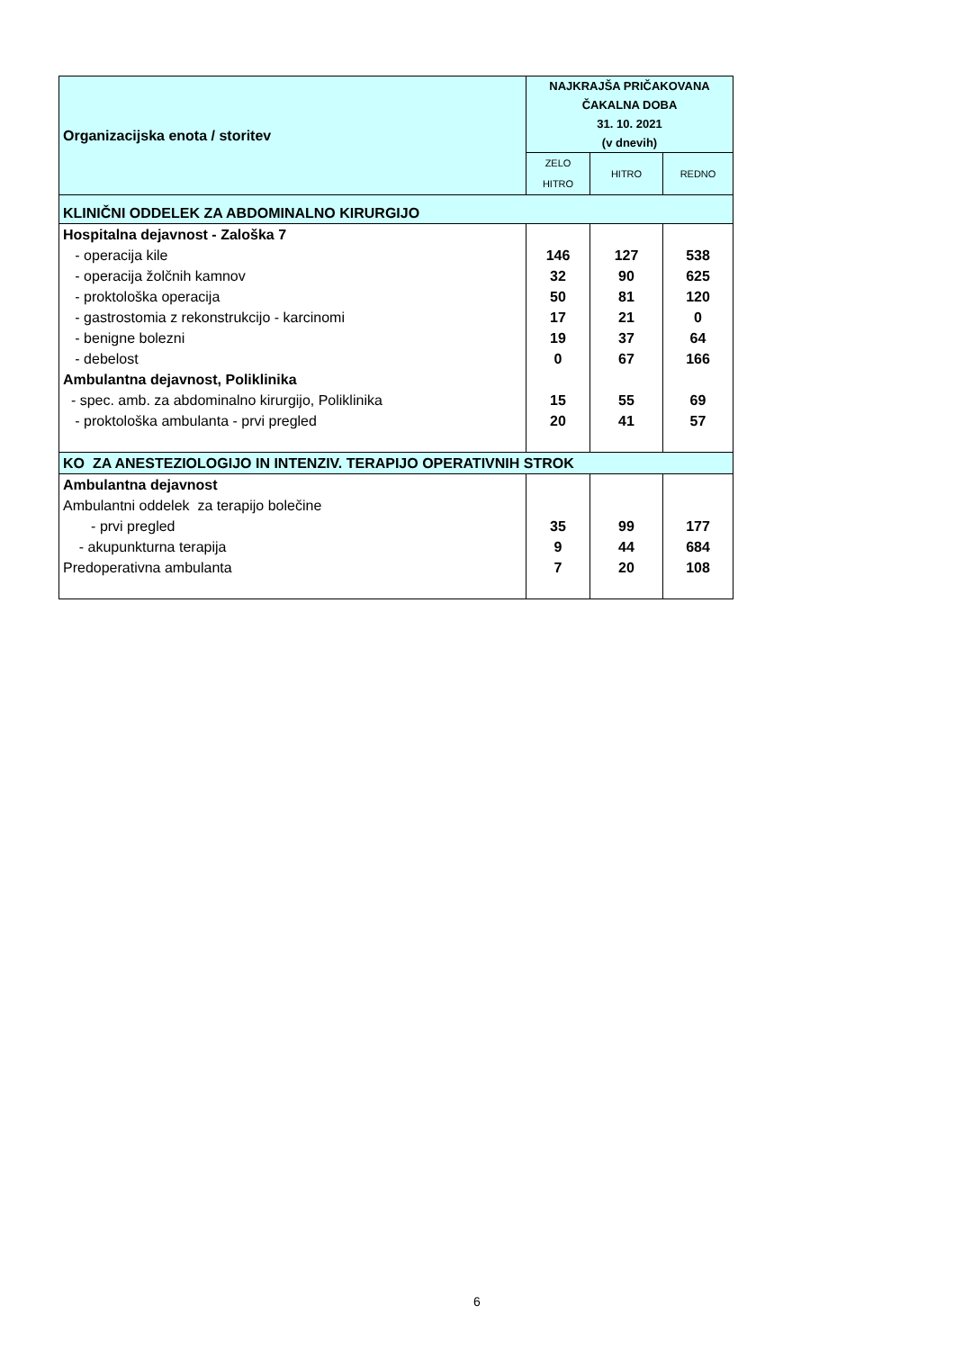| Organizacijska enota / storitev | NAJKRAJŠA PRIČAKOVANA ČAKALNA DOBA 31. 10. 2021 (v dnevih) | | |
| --- | --- | --- | --- |
| | ZELO HITRO | HITRO | REDNO |
| KLINIČNI ODDELEK ZA ABDOMINALNO KIRURGIJO | | | |
| Hospitalna dejavnost - Zaloška 7 | | | |
| - operacija kile | 146 | 127 | 538 |
| - operacija žolčnih kamnov | 32 | 90 | 625 |
| - proktološka operacija | 50 | 81 | 120 |
| - gastrostomia z rekonstrukcijo - karcinomi | 17 | 21 | 0 |
| - benigne bolezni | 19 | 37 | 64 |
| - debelost | 0 | 67 | 166 |
| Ambulantna dejavnost, Poliklinika | | | |
| - spec. amb. za abdominalno kirurgijo, Poliklinika | 15 | 55 | 69 |
| - proktološka ambulanta - prvi pregled | 20 | 41 | 57 |
| KO ZA ANESTEZIOLOGIJO IN INTENZIV. TERAPIJO OPERATIVNIH STROK | | | |
| Ambulantna dejavnost | | | |
| Ambulantni oddelek za terapijo bolečine | | | |
| - prvi pregled | 35 | 99 | 177 |
| - akupunkturna terapija | 9 | 44 | 684 |
| Predoperativna ambulanta | 7 | 20 | 108 |
6